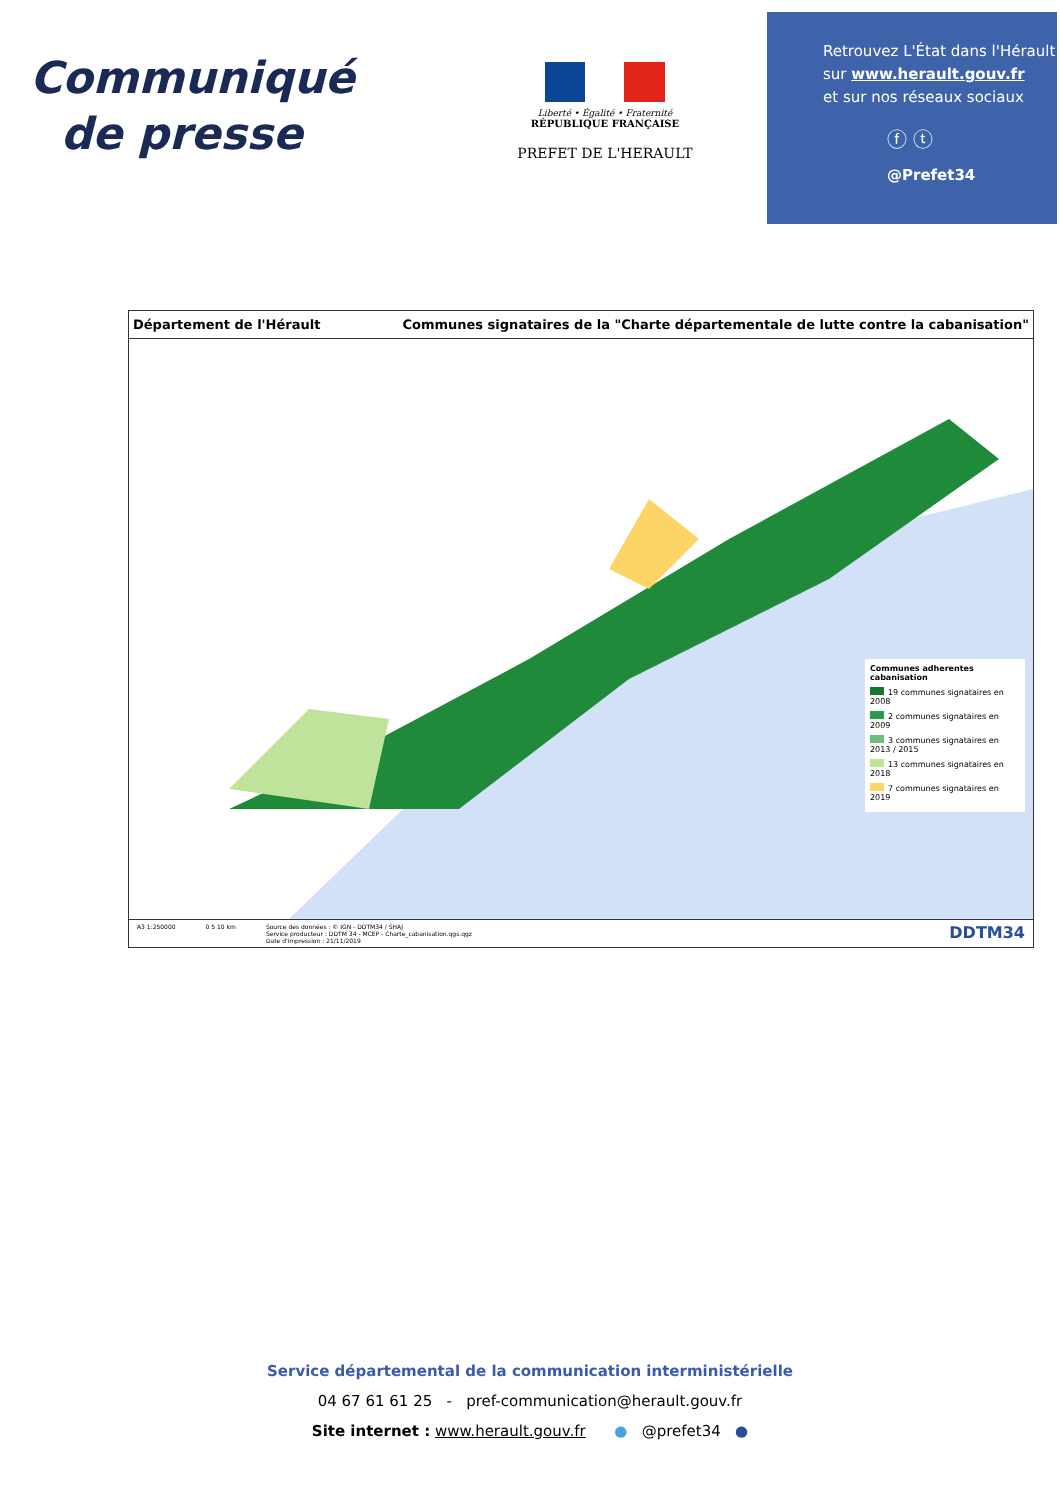Communiqué
de presse
Liberté • Égalité • Fraternité
RÉPUBLIQUE FRANÇAISE
PREFET DE L'HERAULT
Retrouvez L'État dans l'Hérault
sur www.herault.gouv.fr
et sur nos réseaux sociaux
ⓕ ⓣ
@Prefet34
Département de l'Hérault Communes signataires de la "Charte départementale de lutte contre la cabanisation"
Communes adherentes cabanisation
19 communes signataires en 2008
2 communes signataires en 2009
3 communes signataires en 2013 / 2015
13 communes signataires en 2018
7 communes signataires en 2019
A3 1:250000 0 5 10 km Source des données : © IGN - DDTM34 / SHAJ
Service producteur : DDTM 34 - MCEP - Charte_cabanisation.qgs.qgz
Date d'impression : 21/11/2019 DDTM34
Service départemental de la communication interministérielle
04 67 61 61 25 - pref-communication@herault.gouv.fr
Site internet : www.herault.gouv.fr ● @prefet34 ●